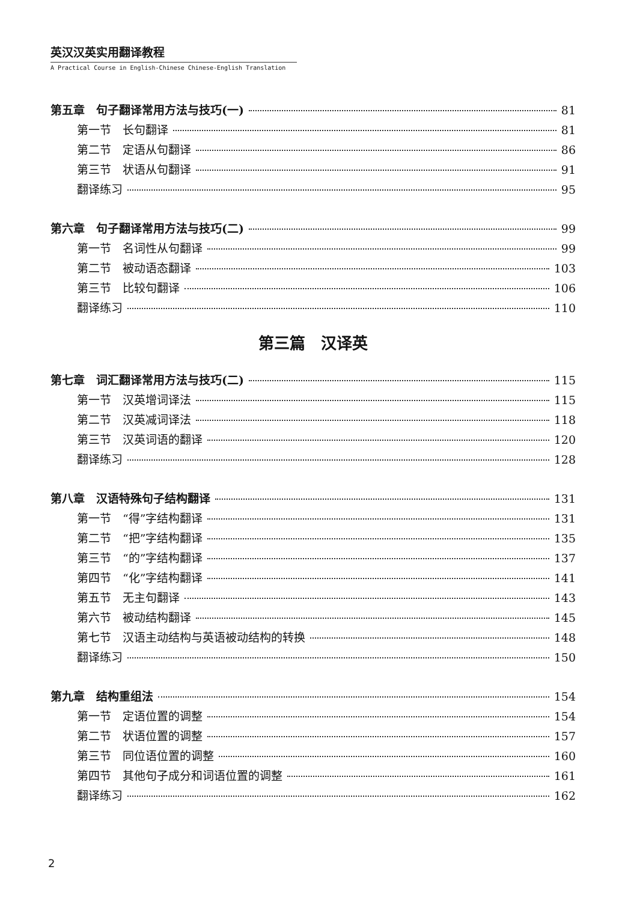英汉汉英实用翻译教程
A Practical Course in English-Chinese Chinese-English Translation
第五章　句子翻译常用方法与技巧(一) 81
第一节　长句翻译 81
第二节　定语从句翻译 86
第三节　状语从句翻译 91
翻译练习 95
第六章　句子翻译常用方法与技巧(二) 99
第一节　名词性从句翻译 99
第二节　被动语态翻译 103
第三节　比较句翻译 106
翻译练习 110
第三篇　汉译英
第七章　词汇翻译常用方法与技巧(二) 115
第一节　汉英增词译法 115
第二节　汉英减词译法 118
第三节　汉英词语的翻译 120
翻译练习 128
第八章　汉语特殊句子结构翻译 131
第一节　“得”字结构翻译 131
第二节　“把”字结构翻译 135
第三节　“的”字结构翻译 137
第四节　“化”字结构翻译 141
第五节　无主句翻译 143
第六节　被动结构翻译 145
第七节　汉语主动结构与英语被动结构的转换 148
翻译练习 150
第九章　结构重组法 154
第一节　定语位置的调整 154
第二节　状语位置的调整 157
第三节　同位语位置的调整 160
第四节　其他句子成分和词语位置的调整 161
翻译练习 162
2